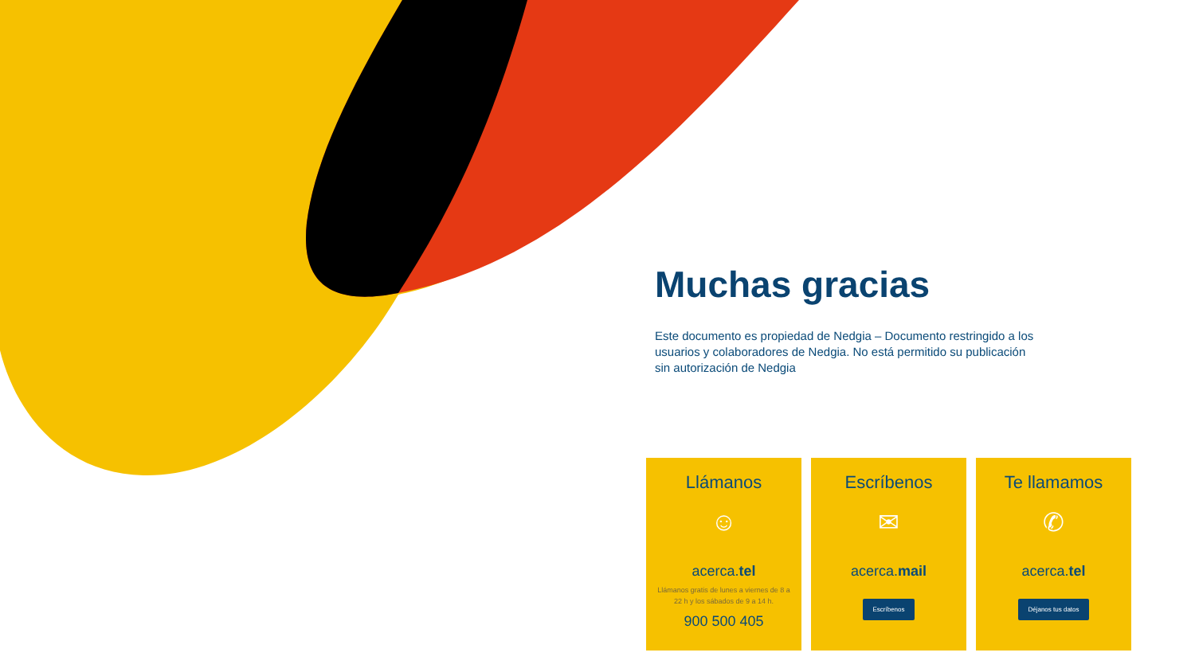Muchas gracias
Este documento es propiedad de Nedgia – Documento restringido a los usuarios y colaboradores de Nedgia. No está permitido su publicación sin autorización de Nedgia
Llámanos
☺
acerca.tel
Llámanos gratis de lunes a viernes de 8 a 22 h y los sábados de 9 a 14 h.
900 500 405
Escríbenos
✉
acerca.mail
Escríbenos
Te llamamos
✆
acerca.tel
Déjanos tus datos